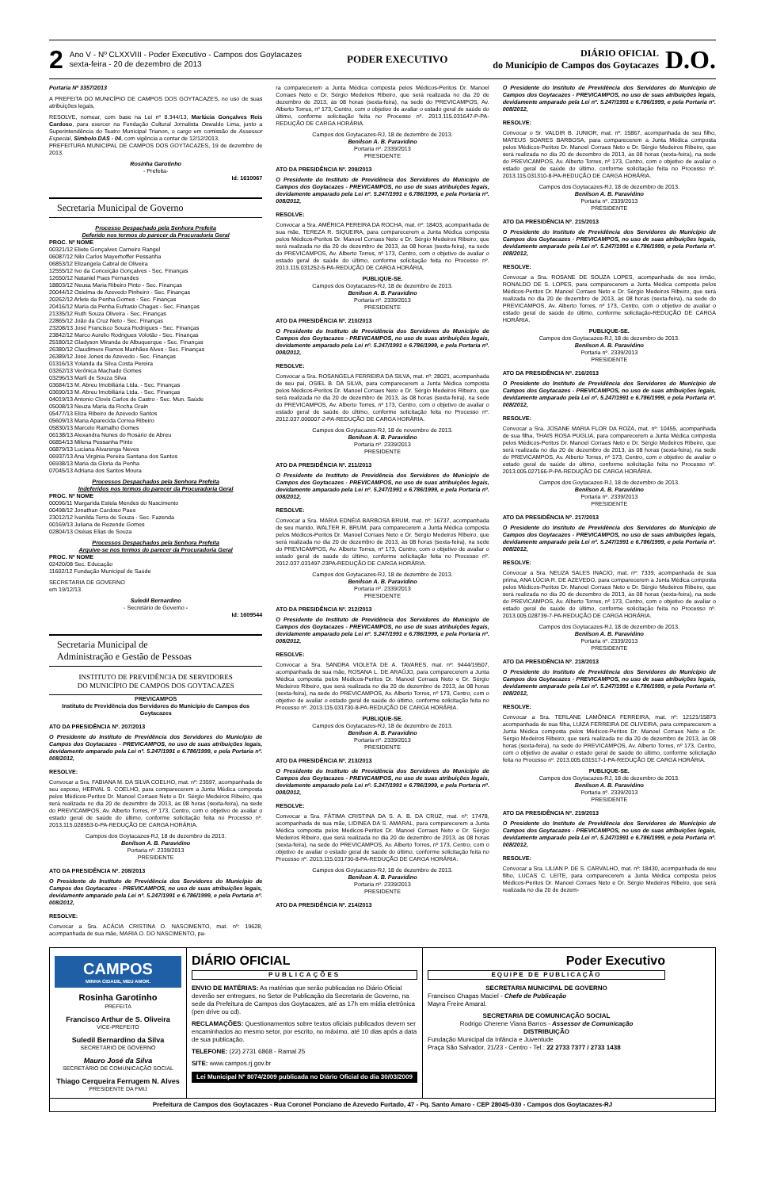2
Ano V - Nº CLXXVIII - Poder Executivo - Campos dos Goytacazes
sexta-feira - 20 de dezembro de 2013
PODER EXECUTIVO
DIÁRIO OFICIAL
do Município de Campos dos Goytacazes
D.O.
Portaria Nº 3357/2013
A PREFEITA DO MUNICÍPIO DE CAMPOS DOS GOYTACAZES, no uso de suas atribuições legais,
RESOLVE, nomear, com base na Lei nº 8.344/13, Marlúcia Gonçalves Reis Cardoso, para exercer na Fundação Cultural Jornalista Oswaldo Lima, junto a Superintendência do Teatro Municipal Trianon, o cargo em comissão de Assessor Especial, Símbolo DAS - 04, com vigência a contar de 12/12/2013.
PREFEITURA MUNICIPAL DE CAMPOS DOS GOYTACAZES, 19 de dezembro de 2013.
Rosinha Garotinho
- Prefeita-
Id: 1610067
Secretaria Municipal de Governo
Processo Despachado pela Senhora Prefeita
Deferido nos termos do parecer da Procuradoria Geral
PROC. Nº NOME
00321/12 Eliete Gonçalves Carneiro Rangel
06087/12 Nilo Carlos Mayerhoffer Pessanha
06853/12 Elizangela Cabral de Oliveira
12555/12 Ivo da Conceição Gonçalves - Sec. Finanças
12650/12 Nataniel Paes Fernandes
18803/12 Neusa Maria Ribeiro Pinto - Sec. Finanças
20044/12 Osielma de Azevedo Pinheiro - Sec. Finanças
20262/12 Arlete da Penha Gomes - Sec. Finanças
20416/12 Maria da Penha Eufrasio Chagas - Sec. Finanças
21335/12 Ruth Souza Oliveira - Sec. Finanças
22865/12 João da Cruz Neto - Sec. Finanças
23208/13 José Francisco Souza Rodrigues - Sec. Finanças
23842/12 Marco Aurelio Rodrigues Volotão - Sec. Finanças
25180/12 Gladyson Miranda de Albuquerque - Sec. Finanças
26380/12 Claudimere Ramos Manhães Alves - Sec. Finanças
26389/12 José Jones de Azevedo - Sec. Finanças
01316/13 Yolanda da Silva Costa Pereira
03262/13 Verônica Machado Gomes
03296/13 Marli de Souza Silva
03684/13 M. Abreu Imobiliária Ltda. - Sec. Finanças
03690/13 M. Abreu Imobiliária Ltda. - Sec. Finanças
04019/13 Antonio Clovis Carlos de Castro - Sec. Mun. Saúde
05008/13 Neuza Maria da Rocha Grain
05477/13 Eliza Ribeiro de Azevedo Santos
05609/13 Maria Aparecida Correa Ribeiro
05830/13 Marcelo Ramalho Gomes
06138/13 Alexandra Nunes do Rosário de Abreu
06854/13 Milena Pessanha Pinto
06879/13 Luciana Alvarenga Neves
06937/13 Ana Virginia Pereira Santana dos Santos
06938/13 Maria da Gloria da Penha
07045/13 Adriana dos Santos Moura
Processos Despachados pela Senhora Prefeita
Indeferidos nos termos do parecer da Procuradoria Geral
PROC. Nº NOME
00096/11 Margarida Estela Mendes do Nascimento
00498/12 Jonathan Cardoso Paes
23012/12 Ivanilda Terra de Souza - Sec. Fazenda
00169/13 Juliana de Rezende Gomes
02804/13 Oséias Elias de Souza
Processos Despachados pela Senhora Prefeita
Arquive-se nos termos do parecer da Procuradoria Geral
PROC. Nº NOME
02420/08 Sec. Educação
11602/12 Fundação Municipal de Saúde
SECRETARIA DE GOVERNO
em 19/12/13
Suledil Bernardino
- Secretário de Governo -
Id: 1609544
Secretaria Municipal de
Administração e Gestão de Pessoas
INSTITUTO DE PREVIDÊNCIA DE SERVIDORES
DO MUNICÍPIO DE CAMPOS DOS GOYTACAZES
PREVICAMPOS
Instituto de Previdência dos Servidores do Município de Campos dos Goytacazes
ATO DA PRESIDÊNCIA Nº. 207/2013
O Presidente do Instituto de Previdência dos Servidores do Município de Campos dos Goytacazes - PREVICAMPOS, no uso de suas atribuições legais, devidamente amparado pela Lei nº. 5.247/1991 e 6.786/1999, e pela Portaria nº. 008/2012,
RESOLVE:
Convocar a Sra. FABIANA M. DA SILVA COELHO, mat. nº: 23597, acompanhada de seu esposo, HERVAL S. COELHO, para comparecerem a Junta Médica composta pelos Médicos-Peritos Dr. Manoel Corraes Neto e Dr. Sérgio Medeiros Ribeiro, que será realizada no dia 20 de dezembro de 2013, às 08 horas (sexta-feira), na sede do PREVICAMPOS, Av. Alberto Torres, nº 173, Centro, com o objetivo de avaliar o estado geral de saúde do último, conforme solicitação feita no Processo nº. 2013.115.028953-0-PA-REDUÇÃO DE CARGA HORÁRIA.
Campos dos Goytacazes-RJ, 18 de dezembro de 2013.
Benilson A. B. Paravidino
Portaria nº. 2339/2013
PRESIDENTE
ATO DA PRESIDÊNCIA Nº. 208/2013
O Presidente do Instituto de Previdência dos Servidores do Município de Campos dos Goytacazes - PREVICAMPOS, no uso de suas atribuições legais, devidamente amparado pela Lei nº. 5.247/1991 e 6.786/1999, e pela Portaria nº. 008/2012,
RESOLVE:
Convocar a Sra. ACÁCIA CRISTINA O. NASCIMENTO, mat. nº: 19628, acompanhada de sua mãe, MARIA O. DO NASCIMENTO, pa-
ra comparecerem a Junta Médica composta pelos Médicos-Peritos Dr. Manoel Corraes Neto e Dr. Sérgio Medeiros Ribeiro, que será realizada no dia 20 de dezembro de 2013, às 08 horas (sexta-feira), na sede do PREVICAMPOS, Av. Alberto Torres, nº 173, Centro, com o objetivo de avaliar o estado geral de saúde do último, conforme solicitação feita no Processo nº. 2013.115.031647-P-PA-REDUÇÃO DE CARGA HORÁRIA.
Campos dos Goytacazes-RJ, 18 de dezembro de 2013.
Benilson A. B. Paravidino
Portaria nº. 2339/2013
PRESIDENTE
ATO DA PRESIDÊNCIA Nº. 209/2013
O Presidente do Instituto de Previdência dos Servidores do Município de Campos dos Goytacazes - PREVICAMPOS, no uso de suas atribuições legais, devidamente amparado pela Lei nº. 5.247/1991 e 6.786/1999, e pela Portaria nº. 008/2012,
RESOLVE:
Convocar a Sra. AMÉRICA PEREIRA DA ROCHA, mat. nº: 18403, acompanhada de sua mãe, TEREZA R. SIQUEIRA, para comparecerem a Junta Médica composta pelos Médicos-Peritos Dr. Manoel Corraes Neto e Dr. Sérgio Medeiros Ribeiro, que será realizada no dia 20 de dezembro de 2013, às 08 horas (sexta-feira), na sede do PREVICAMPOS, Av. Alberto Torres, nº 173, Centro, com o objetivo de avaliar o estado geral de saúde do último, conforme solicitação feita no Processo nº. 2013.115.031252-5-PA-REDUÇÃO DE CARGA HORÁRIA.
PUBLIQUE-SE.
Campos dos Goytacazes-RJ, 18 de dezembro de 2013.
Benilson A. B. Paravidino
Portaria nº. 2339/2013
PRESIDENTE
ATO DA PRESIDÊNCIA Nº. 210/2013
O Presidente do Instituto de Previdência dos Servidores do Município de Campos dos Goytacazes - PREVICAMPOS, no uso de suas atribuições legais, devidamente amparado pela Lei nº. 5.247/1991 e 6.786/1999, e pela Portaria nº. 008/2012,
RESOLVE:
Convocar a Sra. ROSANGELA FERREIRA DA SILVA, mat. nº: 28021, acompanhada de seu pai, OSIEL B. DA SILVA, para comparecerem a Junta Médica composta pelos Médicos-Peritos Dr. Manoel Corraes Neto e Dr. Sérgio Medeiros Ribeiro, que será realizada no dia 20 de dezembro de 2013, às 08 horas (sexta-feira), na sede do PREVICAMPOS, Av. Alberto Torres, nº 173, Centro, com o objetivo de avaliar o estado geral de saúde do último, conforme solicitação feita no Processo nº. 2012.037.000007-2-PA-REDUÇÃO DE CARGA HORÁRIA.
Campos dos Goytacazes-RJ, 18 de novembro de 2013.
Benilson A. B. Paravidino
Portaria nº. 2339/2013
PRESIDENTE
ATO DA PRESIDÊNCIA Nº. 211/2013
O Presidente do Instituto de Previdência dos Servidores do Município de Campos dos Goytacazes - PREVICAMPOS, no uso de suas atribuições legais, devidamente amparado pela Lei nº. 5.247/1991 e 6.786/1999, e pela Portaria nº. 008/2012,
RESOLVE:
Convocar a Sra. MARIA EDNÉIA BARBOSA BRUM, mat. nº: 16737, acompanhada de seu marido, WALTER R. BRUM, para comparecerem a Junta Médica composta pelos Médicos-Peritos Dr. Manoel Corraes Neto e Dr. Sérgio Medeiros Ribeiro, que será realizada no dia 20 de dezembro de 2013, às 08 horas (sexta-feira), na sede do PREVICAMPOS, Av. Alberto Torres, nº 173, Centro, com o objetivo de avaliar o estado geral de saúde do último, conforme solicitação feita no Processo nº. 2012.037.031497-23PA-REDUÇÃO DE CARGA HORÁRIA.
Campos dos Goytacazes-RJ, 18 de dezembro de 2013.
Benilson A. B. Paravidino
Portaria nº. 2339/2013
PRESIDENTE
ATO DA PRESIDÊNCIA Nº. 212/2013
O Presidente do Instituto de Previdência dos Servidores do Município de Campos dos Goytacazes - PREVICAMPOS, no uso de suas atribuições legais, devidamente amparado pela Lei nº. 5.247/1991 e 6.786/1999, e pela Portaria nº. 008/2012,
RESOLVE:
Convocar a Sra. SANDRA VIOLETA DE A. TAVARES, mat. nº: 9444/19507, acompanhada de sua mãe, ROSANA L. DE ARAÚJO, para comparecerem a Junta Médica composta pelos Médicos-Peritos Dr. Manoel Corraes Neto e Dr. Sérgio Medeiros Ribeiro, que será realizada no dia 20 de dezembro de 2013, às 08 horas (sexta-feira), na sede do PREVICAMPOS, Av. Alberto Torres, nº 173, Centro, com o objetivo de avaliar o estado geral de saúde do último, conforme solicitação feita no Processo nº. 2013.115.031730-8-PA-REDUÇÃO DE CARGA HORÁRIA.
PUBLIQUE-SE.
Campos dos Goytacazes-RJ, 18 de dezembro de 2013.
Benilson A. B. Paravidino
Portaria nº. 2339/2013
PRESIDENTE
ATO DA PRESIDÊNCIA Nº. 213/2013
O Presidente do Instituto de Previdência dos Servidores do Município de Campos dos Goytacazes - PREVICAMPOS, no uso de suas atribuições legais, devidamente amparado pela Lei nº. 5.247/1991 e 6.786/1999, e pela Portaria nº. 008/2012,
RESOLVE:
Convocar a Sra. FÁTIMA CRISTINA DA S. A. B. DA CRUZ, mat. nº: 17478, acompanhada de sua mãe, LIDINEA DA S. AMARAL, para comparecerem a Junta Médica composta pelos Médicos-Peritos Dr. Manoel Corraes Neto e Dr. Sérgio Medeiros Ribeiro, que será realizada no dia 20 de dezembro de 2013, às 08 horas (sexta-feira), na sede do PREVICAMPOS, Av. Alberto Torres, nº 173, Centro, com o objetivo de avaliar o estado geral de saúde do último, conforme solicitação feita no Processo nº. 2013.115.031730-8-PA-REDUÇÃO DE CARGA HORÁRIA.
Campos dos Goytacazes-RJ, 18 de dezembro de 2013.
Benilson A. B. Paravidino
Portaria nº. 2339/2013
PRESIDENTE
ATO DA PRESIDÊNCIA Nº. 214/2013
O Presidente do Instituto de Previdência dos Servidores do Município de Campos dos Goytacazes - PREVICAMPOS, no uso de suas atribuições legais, devidamente amparado pela Lei nº. 5.247/1991 e 6.786/1999, e pela Portaria nº. 008/2012,
RESOLVE:
Convocar o Sr. VALDIR B. JUNIOR, mat. nº: 15867, acompanhada de seu filho, MATEUS SOARES BARBOSA, para comparecerem a Junta Médica composta pelos Médicos-Peritos Dr. Manoel Corraes Neto e Dr. Sérgio Medeiros Ribeiro, que será realizada no dia 20 de dezembro de 2013, às 08 horas (sexta-feira), na sede do PREVICAMPOS, Av. Alberto Torres, nº 173, Centro, com o objetivo de avaliar o estado geral de saúde do último, conforme solicitação feita no Processo nº. 2013.115.031310-8-PA-REDUÇÃO DE CARGA HORÁRIA.
Campos dos Goytacazes-RJ, 18 de dezembro de 2013.
Benilson A. B. Paravidino
Portaria nº. 2339/2013
PRESIDENTE
ATO DA PRESIDÊNCIA Nº. 215/2013
O Presidente do Instituto de Previdência dos Servidores do Município de Campos dos Goytacazes - PREVICAMPOS, no uso de suas atribuições legais, devidamente amparado pela Lei nº. 5.247/1991 e 6.786/1999, e pela Portaria nº. 008/2012,
RESOLVE:
Convocar a Sra. ROSANE DE SOUZA LOPES, acompanhada de seu irmão, RONALDO DE S. LOPES, para comparecerem a Junta Médica composta pelos Médicos-Peritos Dr. Manoel Corraes Neto e Dr. Sérgio Medeiros Ribeiro, que será realizada no dia 20 de dezembro de 2013, às 08 horas (sexta-feira), na sede do PREVICAMPOS, Av. Alberto Torres, nº 173, Centro, com o objetivo de avaliar o estado geral de saúde do último, conforme solicitação-REDUÇÃO DE CARGA HORÁRIA.
PUBLIQUE-SE.
Campos dos Goytacazes-RJ, 18 de dezembro de 2013.
Benilson A. B. Paravidino
Portaria nº. 2339/2013
PRESIDENTE
ATO DA PRESIDÊNCIA Nº. 216/2013
O Presidente do Instituto de Previdência dos Servidores do Município de Campos dos Goytacazes - PREVICAMPOS, no uso de suas atribuições legais, devidamente amparado pela Lei nº. 5.247/1991 e 6.786/1999, e pela Portaria nº. 008/2012,
RESOLVE:
Convocar a Sra. JOSANE MARIA FLOR DA ROZA, mat. nº: 10455, acompanhada de sua filha, THAIS ROSA PUGLIA, para comparecerem a Junta Médica composta pelos Médicos-Peritos Dr. Manoel Corraes Neto e Dr. Sérgio Medeiros Ribeiro, que será realizada no dia 20 de dezembro de 2013, às 08 horas (sexta-feira), na sede do PREVICAMPOS, Av. Alberto Torres, nº 173, Centro, com o objetivo de avaliar o estado geral de saúde do último, conforme solicitação feita no Processo nº. 2013.005.027166-P-PA-REDUÇÃO DE CARGA HORÁRIA.
Campos dos Goytacazes-RJ, 18 de dezembro de 2013.
Benilson A. B. Paravidino
Portaria nº. 2339/2013
PRESIDENTE
ATO DA PRESIDÊNCIA Nº. 217/2013
O Presidente do Instituto de Previdência dos Servidores do Município de Campos dos Goytacazes - PREVICAMPOS, no uso de suas atribuições legais, devidamente amparado pela Lei nº. 5.247/1991 e 6.786/1999, e pela Portaria nº. 008/2012,
RESOLVE:
Convocar a Sra. NEUZA SALES INACIO, mat. nº: 7339, acompanhada de sua prima, ANA LÚCIA R. DE AZEVEDO, para comparecerem a Junta Médica composta pelos Médicos-Peritos Dr. Manoel Corraes Neto e Dr. Sérgio Medeiros Ribeiro, que será realizada no dia 20 de dezembro de 2013, às 08 horas (sexta-feira), na sede do PREVICAMPOS, Av. Alberto Torres, nº 173, Centro, com o objetivo de avaliar o estado geral de saúde do último, conforme solicitação feita no Processo nº. 2013.005.028739-7-PA-REDUÇÃO DE CARGA HORÁRIA.
Campos dos Goytacazes-RJ, 18 de dezembro de 2013.
Benilson A. B. Paravidino
Portaria nº. 2339/2013
PRESIDENTE
ATO DA PRESIDÊNCIA Nº. 218/2013
O Presidente do Instituto de Previdência dos Servidores do Município de Campos dos Goytacazes - PREVICAMPOS, no uso de suas atribuições legais, devidamente amparado pela Lei nº. 5.247/1991 e 6.786/1999, e pela Portaria nº. 008/2012,
RESOLVE:
Convocar a Sra. TERLANE LAMÔNICA FERREIRA, mat. nº: 12121/15873 acompanhada de sua filha, LUIZA FERREIRA DE OLIVEIRA, para comparecerem a Junta Médica composta pelos Médicos-Peritos Dr. Manoel Corraes Neto e Dr. Sérgio Medeiros Ribeiro, que será realizada no dia 20 de dezembro de 2013, às 08 horas (sexta-feira), na sede do PREVICAMPOS, Av. Alberto Torres, nº 173, Centro, com o objetivo de avaliar o estado geral de saúde do último, conforme solicitação feita no Processo nº. 2013.005.031517-1-PA-REDUÇÃO DE CARGA HORÁRIA.
PUBLIQUE-SE.
Campos dos Goytacazes-RJ, 18 de dezembro de 2013.
Benilson A. B. Paravidino
Portaria nº. 2339/2013
PRESIDENTE
ATO DA PRESIDÊNCIA Nº. 219/2013
O Presidente do Instituto de Previdência dos Servidores do Município de Campos dos Goytacazes - PREVICAMPOS, no uso de suas atribuições legais, devidamente amparado pela Lei nº. 5.247/1991 e 6.786/1999, e pela Portaria nº. 008/2012,
RESOLVE:
Convocar a Sra. LILIAN P. DE S. CARVALHO, mat. nº: 18430, acompanhada de seu filho, LUCAS C. LEITE, para comparecerem a Junta Médica composta pelos Médicos-Peritos Dr. Manoel Corraes Neto e Dr. Sérgio Medeiros Ribeiro, que será realizada no dia 20 de dezem-
CAMPOS
MINHA CIDADE, MEU AMOR.
Rosinha Garotinho
PREFEITA
Francisco Arthur de S. Oliveira
VICE-PREFEITO
Suledil Bernardino da Silva
SECRETÁRIO DE GOVERNO
Mauro José da Silva
SECRETÁRIO DE COMUNICAÇÃO SOCIAL
Thiago Cerqueira Ferrugem N. Alves
PRESIDENTE DA FMIJ
DIÁRIO OFICIAL
PUBLICAÇÕES
ENVIO DE MATÉRIAS: As matérias que serão publicadas no Diário Oficial deverão ser entregues, no Setor de Publicação da Secretaria de Governo, na sede da Prefeitura de Campos dos Goytacazes, até as 17h em mídia eletrônica (pen drive ou cd).
RECLAMAÇÕES: Questionamentos sobre textos oficiais publicados devem ser encaminhados ao mesmo setor, por escrito, no máximo, até 10 dias após a data de sua publicação.
TELEFONE: (22) 2731 6868 - Ramal 25
SITE: www.campos.rj.gov.br
Lei Municipal Nº 8074/2009 publicada no Diário Oficial do dia 30/03/2009
Poder Executivo
EQUIPE DE PUBLICAÇÃO
SECRETARIA MUNICIPAL DE GOVERNO
Francisco Chagas Maciel - Chefe de Publicação
Mayra Freire Amaral.
SECRETARIA DE COMUNICAÇÃO SOCIAL
Rodrigo Cherene Viana Barros - Assessor de Comunicação
DISTRIBUIÇÃO
Fundação Municipal da Infância e Juventude
Praça São Salvador, 21/23 - Centro - Tel.: 22 2733 7377 / 2733 1438
Prefeitura de Campos dos Goytacazes - Rua Coronel Ponciano de Azevedo Furtado, 47 - Pq. Santo Amaro - CEP 28045-030 - Campos dos Goytacazes-RJ